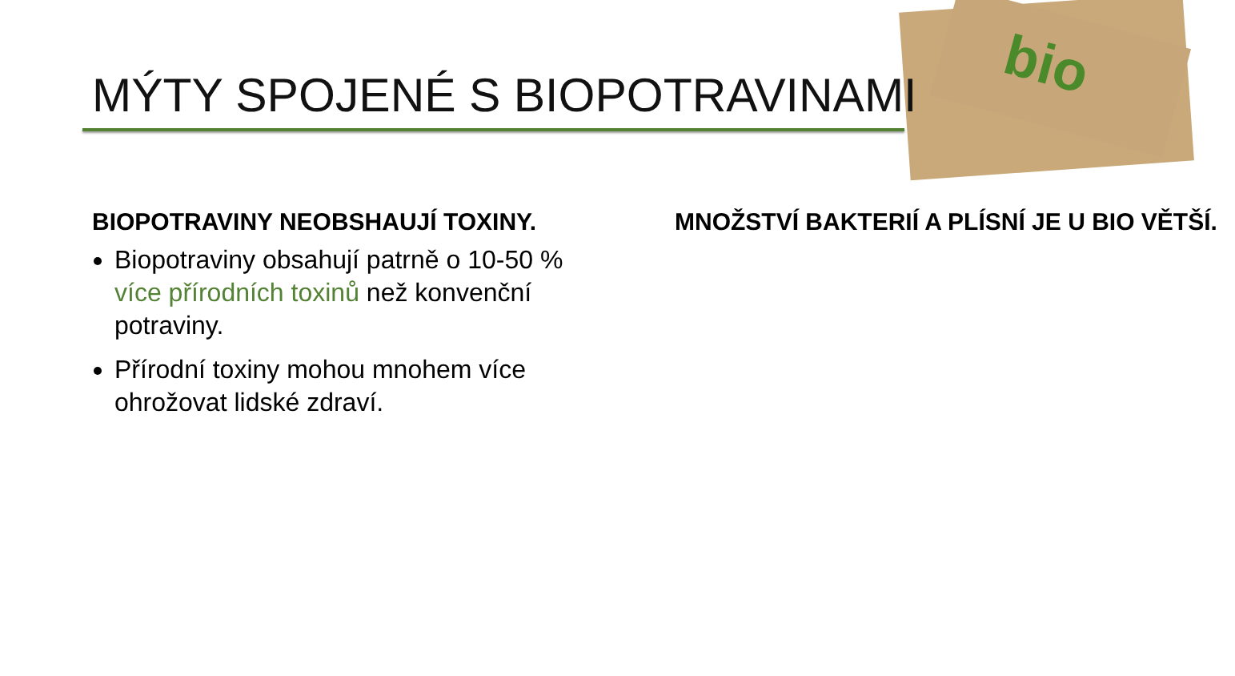bio
MÝTY SPOJENÉ S BIOPOTRAVINAMI
BIOPOTRAVINY NEOBSHAUJÍ TOXINY.
Biopotraviny obsahují patrně o 10-50 % více přírodních toxinů než konvenční potraviny.
Přírodní toxiny mohou mnohem více ohrožovat lidské zdraví.
MNOŽSTVÍ BAKTERIÍ A PLÍSNÍ JE U BIO VĚTŠÍ.